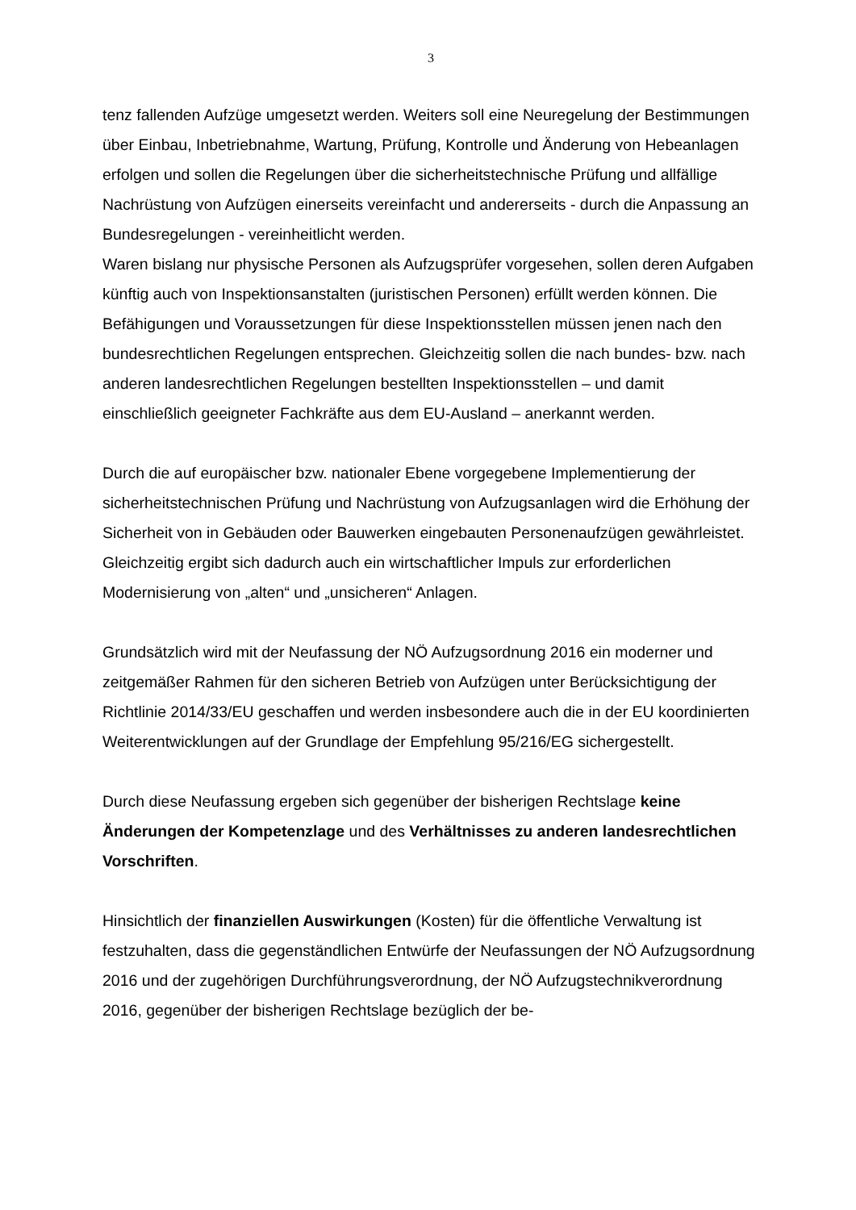3
tenz fallenden Aufzüge umgesetzt werden. Weiters soll eine Neuregelung der Bestimmungen über Einbau, Inbetriebnahme, Wartung, Prüfung, Kontrolle und Änderung von Hebeanlagen erfolgen und sollen die Regelungen über die sicherheitstechnische Prüfung und allfällige Nachrüstung von Aufzügen einerseits vereinfacht und andererseits - durch die Anpassung an Bundesregelungen - vereinheitlicht werden.
Waren bislang nur physische Personen als Aufzugsprüfer vorgesehen, sollen deren Aufgaben künftig auch von Inspektionsanstalten (juristischen Personen) erfüllt werden können. Die Befähigungen und Voraussetzungen für diese Inspektionsstellen müssen jenen nach den bundesrechtlichen Regelungen entsprechen. Gleichzeitig sollen die nach bundes- bzw. nach anderen landesrechtlichen Regelungen bestellten Inspektionsstellen – und damit einschließlich geeigneter Fachkräfte aus dem EU-Ausland – anerkannt werden.
Durch die auf europäischer bzw. nationaler Ebene vorgegebene Implementierung der sicherheitstechnischen Prüfung und Nachrüstung von Aufzugsanlagen wird die Erhöhung der Sicherheit von in Gebäuden oder Bauwerken eingebauten Personenaufzügen gewährleistet. Gleichzeitig ergibt sich dadurch auch ein wirtschaftlicher Impuls zur erforderlichen Modernisierung von „alten“ und „unsicheren“ Anlagen.
Grundsätzlich wird mit der Neufassung der NÖ Aufzugsordnung 2016 ein moderner und zeitgemäßer Rahmen für den sicheren Betrieb von Aufzügen unter Berücksichtigung der Richtlinie 2014/33/EU geschaffen und werden insbesondere auch die in der EU koordinierten Weiterentwicklungen auf der Grundlage der Empfehlung 95/216/EG sichergestellt.
Durch diese Neufassung ergeben sich gegenüber der bisherigen Rechtslage keine Änderungen der Kompetenzlage und des Verhältnisses zu anderen landesrechtlichen Vorschriften.
Hinsichtlich der finanziellen Auswirkungen (Kosten) für die öffentliche Verwaltung ist festzuhalten, dass die gegenständlichen Entwürfe der Neufassungen der NÖ Aufzugsordnung 2016 und der zugehörigen Durchführungsverordnung, der NÖ Aufzugstechnikverordnung 2016, gegenüber der bisherigen Rechtslage bezüglich der be-